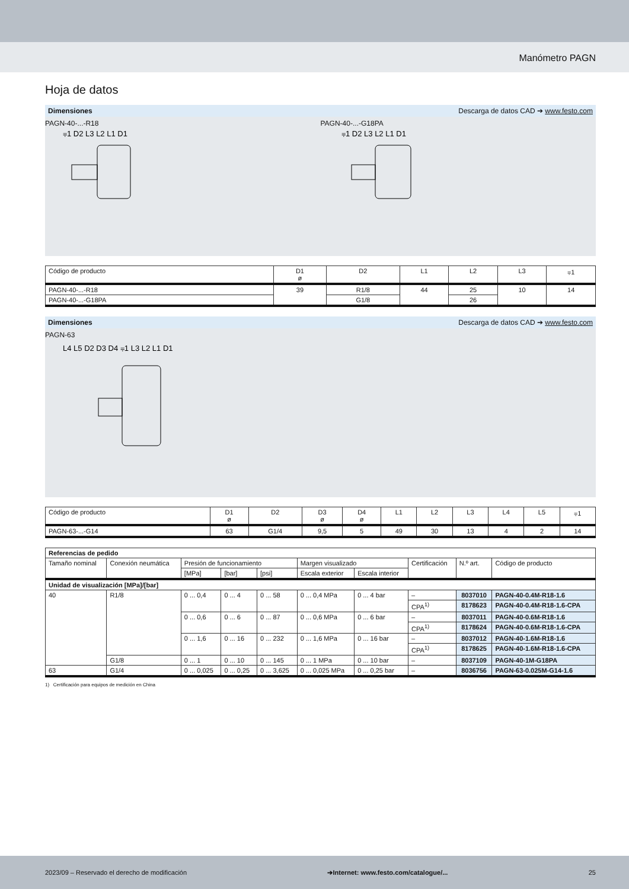Manómetro PAGN
Hoja de datos
Dimensiones Descarga de datos CAD ➔ www.festo.com
PAGN-40-...-R18 PAGN-40-...-G18PA
⩦1 D2 L3 L2 L1 D1
⩦1 D2 L3 L2 L1 D1
| Código de producto | D1 ø | D2 | L1 | L2 | L3 | ⩦1 |
| PAGN-40-...-R18 | 39 | R1/8 | 44 | 25 | 10 | 14 |
| PAGN-40-...-G18PA | | G1/8 | | 26 | | |
Dimensiones Descarga de datos CAD ➔ www.festo.com
PAGN-63
L4 L5 D2 D3 D4 ⩦1 L3 L2 L1 D1
| Código de producto | D1 ø | D2 | D3 ø | D4 ø | L1 | L2 | L3 | L4 | L5 | ⩦1 |
| PAGN-63-...-G14 | 63 | G1/4 | 9,5 | 5 | 49 | 30 | 13 | 4 | 2 | 14 |
| Referencias de pedido | | | | | | | | | |
| Tamaño nominal | Conexión neumática | Presión de funcionamiento | | | Margen visualizado | | Certificación | N.º art. | Código de producto |
| | | [MPa] | [bar] | [psi] | Escala exterior | Escala interior | | | |
| Unidad de visualización [MPa]/[bar] | | | | | | | | | |
| 40 | R1/8 | 0 ... 0,4 | 0 ... 4 | 0 ... 58 | 0 ... 0,4 MPa | 0 ... 4 bar | – | 8037010 | PAGN-40-0.4M-R18-1.6 |
| | | | | | | | CPA<sup>1)</sup> | 8178623 | PAGN-40-0.4M-R18-1.6-CPA |
| | | 0 ... 0,6 | 0 ... 6 | 0 ... 87 | 0 ... 0,6 MPa | 0 ... 6 bar | – | 8037011 | PAGN-40-0.6M-R18-1.6 |
| | | | | | | | CPA<sup>1)</sup> | 8178624 | PAGN-40-0.6M-R18-1.6-CPA |
| | | 0 ... 1,6 | 0 ... 16 | 0 ... 232 | 0 ... 1,6 MPa | 0 ... 16 bar | – | 8037012 | PAGN-40-1.6M-R18-1.6 |
| | | | | | | | CPA<sup>1)</sup> | 8178625 | PAGN-40-1.6M-R18-1.6-CPA |
| | G1/8 | 0 ... 1 | 0 ... 10 | 0 ... 145 | 0 ... 1 MPa | 0 ... 10 bar | – | 8037109 | PAGN-40-1M-G18PA |
| 63 | G1/4 | 0 ... 0,025 | 0 ... 0,25 | 0 ... 3,625 | 0 ... 0,025 MPa | 0 ... 0,25 bar | – | 8036756 | PAGN-63-0.025M-G14-1.6 |
1) Certificación para equipos de medición en China
2023/09 – Reservado el derecho de modificación ➔Internet: www.festo.com/catalogue/... 25